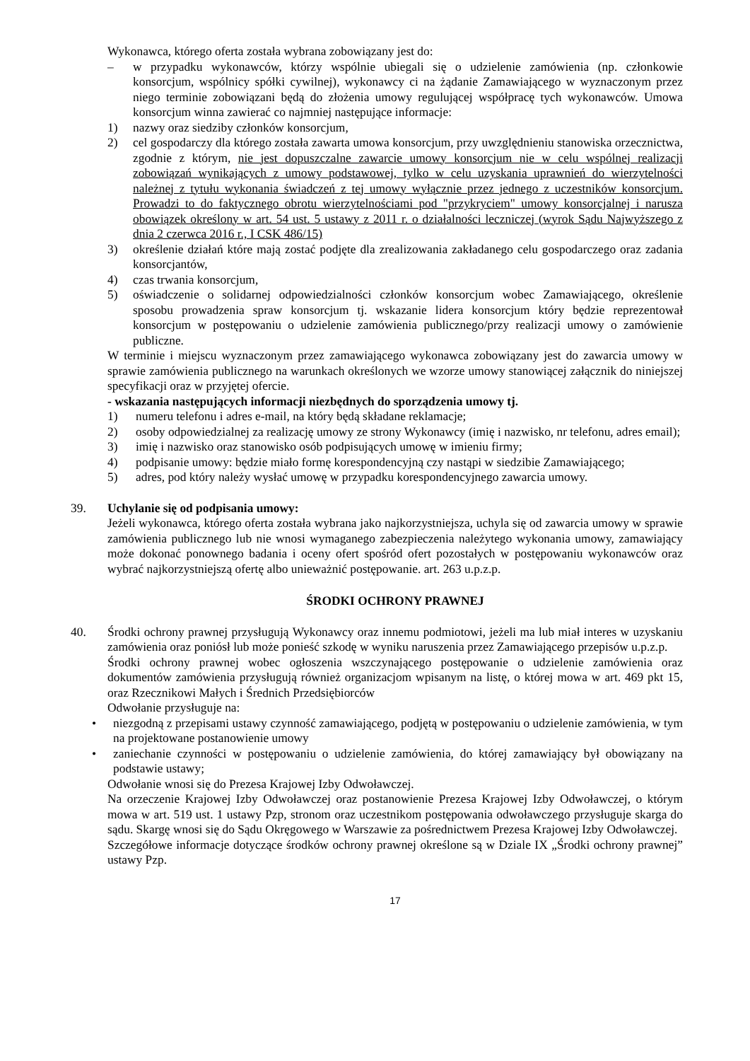Wykonawca, którego oferta została wybrana zobowiązany jest do:
– w przypadku wykonawców, którzy wspólnie ubiegali się o udzielenie zamówienia (np. członkowie konsorcjum, wspólnicy spółki cywilnej), wykonawcy ci na żądanie Zamawiającego w wyznaczonym przez niego terminie zobowiązani będą do złożenia umowy regulującej współpracę tych wykonawców. Umowa konsorcjum winna zawierać co najmniej następujące informacje:
1) nazwy oraz siedziby członków konsorcjum,
2) cel gospodarczy dla którego została zawarta umowa konsorcjum, przy uwzględnieniu stanowiska orzecznictwa, zgodnie z którym, nie jest dopuszczalne zawarcie umowy konsorcjum nie w celu wspólnej realizacji zobowiązań wynikających z umowy podstawowej, tylko w celu uzyskania uprawnień do wierzytelności należnej z tytułu wykonania świadczeń z tej umowy wyłącznie przez jednego z uczestników konsorcjum. Prowadzi to do faktycznego obrotu wierzytelnościami pod "przykryciem" umowy konsorcjalnej i narusza obowiązek określony w art. 54 ust. 5 ustawy z 2011 r. o działalności leczniczej (wyrok Sądu Najwyższego z dnia 2 czerwca 2016 r., I CSK 486/15)
3) określenie działań które mają zostać podjęte dla zrealizowania zakładanego celu gospodarczego oraz zadania konsorcjantów,
4) czas trwania konsorcjum,
5) oświadczenie o solidarnej odpowiedzialności członków konsorcjum wobec Zamawiającego, określenie sposobu prowadzenia spraw konsorcjum tj. wskazanie lidera konsorcjum który będzie reprezentował konsorcjum w postępowaniu o udzielenie zamówienia publicznego/przy realizacji umowy o zamówienie publiczne.
W terminie i miejscu wyznaczonym przez zamawiającego wykonawca zobowiązany jest do zawarcia umowy w sprawie zamówienia publicznego na warunkach określonych we wzorze umowy stanowiącej załącznik do niniejszej specyfikacji oraz w przyjętej ofercie.
- wskazania następujących informacji niezbędnych do sporządzenia umowy tj.
1) numeru telefonu i adres e-mail, na który będą składane reklamacje;
2) osoby odpowiedzialnej za realizację umowy ze strony Wykonawcy (imię i nazwisko, nr telefonu, adres email);
3) imię i nazwisko oraz stanowisko osób podpisujących umowę w imieniu firmy;
4) podpisanie umowy: będzie miało formę korespondencyjną czy nastąpi w siedzibie Zamawiającego;
5) adres, pod który należy wysłać umowę w przypadku korespondencyjnego zawarcia umowy.
39. Uchylanie się od podpisania umowy:
Jeżeli wykonawca, którego oferta została wybrana jako najkorzystniejsza, uchyla się od zawarcia umowy w sprawie zamówienia publicznego lub nie wnosi wymaganego zabezpieczenia należytego wykonania umowy, zamawiający może dokonać ponownego badania i oceny ofert spośród ofert pozostałych w postępowaniu wykonawców oraz wybrać najkorzystniejszą ofertę albo unieważnić postępowanie. art. 263 u.p.z.p.
ŚRODKI OCHRONY PRAWNEJ
40. Środki ochrony prawnej przysługują Wykonawcy oraz innemu podmiotowi, jeżeli ma lub miał interes w uzyskaniu zamówienia oraz poniósł lub może ponieść szkodę w wyniku naruszenia przez Zamawiającego przepisów u.p.z.p.
Środki ochrony prawnej wobec ogłoszenia wszczynającego postępowanie o udzielenie zamówienia oraz dokumentów zamówienia przysługują również organizacjom wpisanym na listę, o której mowa w art. 469 pkt 15, oraz Rzecznikowi Małych i Średnich Przedsiębiorców
Odwołanie przysługuje na:
• niezgodną z przepisami ustawy czynność zamawiającego, podjętą w postępowaniu o udzielenie zamówienia, w tym na projektowane postanowienie umowy
• zaniechanie czynności w postępowaniu o udzielenie zamówienia, do której zamawiający był obowiązany na podstawie ustawy;
Odwołanie wnosi się do Prezesa Krajowej Izby Odwoławczej.
Na orzeczenie Krajowej Izby Odwoławczej oraz postanowienie Prezesa Krajowej Izby Odwoławczej, o którym mowa w art. 519 ust. 1 ustawy Pzp, stronom oraz uczestnikom postępowania odwoławczego przysługuje skarga do sądu. Skargę wnosi się do Sądu Okręgowego w Warszawie za pośrednictwem Prezesa Krajowej Izby Odwoławczej.
Szczegółowe informacje dotyczące środków ochrony prawnej określone są w Dziale IX „Środki ochrony prawnej” ustawy Pzp.
17